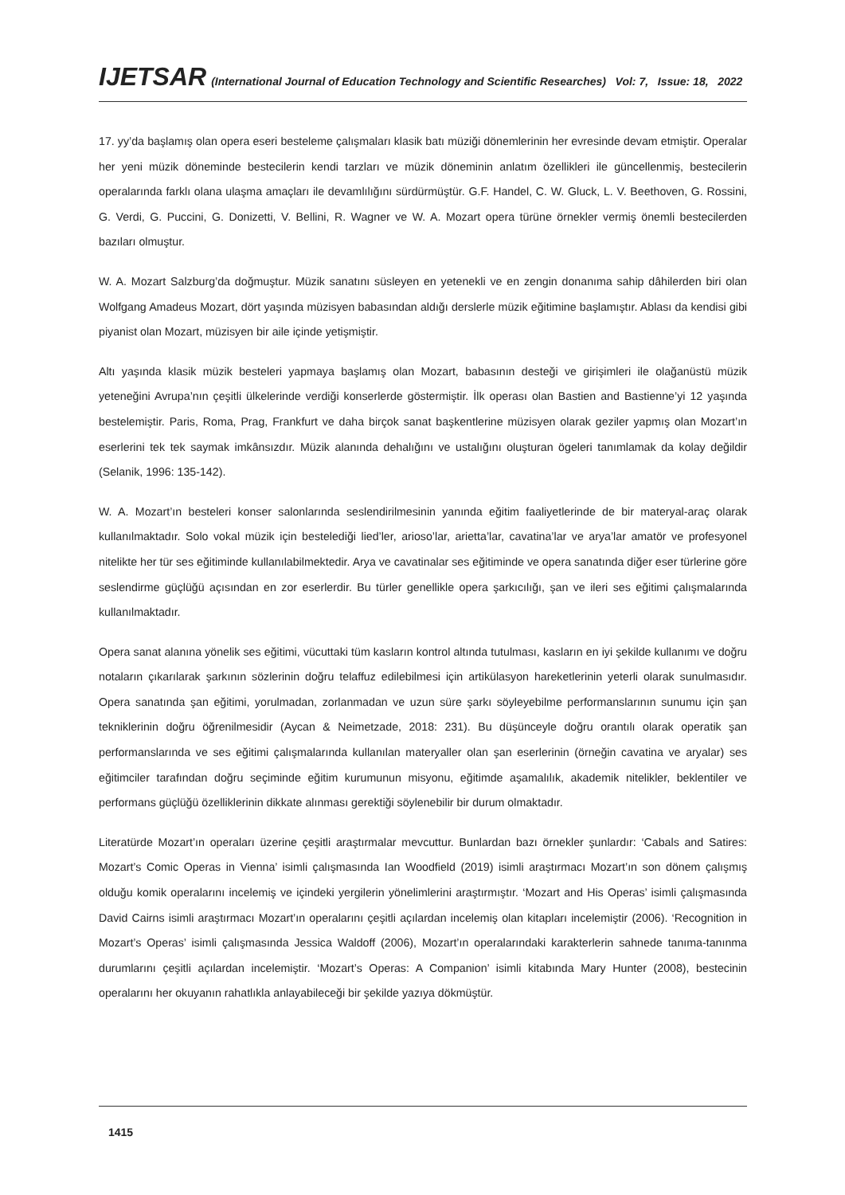IJETSAR (International Journal of Education Technology and Scientific Researches) Vol: 7, Issue: 18, 2022
17. yy’da başlamış olan opera eseri besteleme çalışmaları klasik batı müziği dönemlerinin her evresinde devam etmiştir. Operalar her yeni müzik döneminde bestecilerin kendi tarzları ve müzik döneminin anlatım özellikleri ile güncellenmiş, bestecilerin operalarında farklı olana ulaşma amaçları ile devamlılığını sürdürmüştür. G.F. Handel, C. W. Gluck, L. V. Beethoven, G. Rossini, G. Verdi, G. Puccini, G. Donizetti, V. Bellini, R. Wagner ve W. A. Mozart opera türüne örnekler vermiş önemli bestecilerden bazıları olmuştur.
W. A. Mozart Salzburg’da doğmuştur. Müzik sanatını süsleyen en yetenekli ve en zengin donanıma sahip dâhilerden biri olan Wolfgang Amadeus Mozart, dört yaşında müzisyen babasından aldığı derslerle müzik eğitimine başlamıştır. Ablası da kendisi gibi piyanist olan Mozart, müzisyen bir aile içinde yetişmiştir.
Altı yaşında klasik müzik besteleri yapmaya başlamış olan Mozart, babasının desteği ve girişimleri ile olağanüstü müzik yeteneğini Avrupa’nın çeşitli ülkelerinde verdiği konserlerde göstermiştir. İlk operası olan Bastien and Bastienne’yi 12 yaşında bestelemiştir. Paris, Roma, Prag, Frankfurt ve daha birçok sanat başkentlerine müzisyen olarak geziler yapmış olan Mozart’ın eserlerini tek tek saymak imkânsızdır. Müzik alanında dehalığını ve ustalığını oluşturan ögeleri tanımlamak da kolay değildir (Selanik, 1996: 135-142).
W. A. Mozart’ın besteleri konser salonlarında seslendirilmesinin yanında eğitim faaliyetlerinde de bir materyal-araç olarak kullanılmaktadır. Solo vokal müzik için bestelediği lied’ler, arioso’lar, arietta’lar, cavatina’lar ve arya’lar amatör ve profesyonel nitelikte her tür ses eğitiminde kullanılabilmektedir. Arya ve cavatinalar ses eğitiminde ve opera sanatında diğer eser türlerine göre seslendirme güçlüğü açısından en zor eserlerdir. Bu türler genellikle opera şarkıcılığı, şan ve ileri ses eğitimi çalışmalarında kullanılmaktadır.
Opera sanat alanına yönelik ses eğitimi, vücuttaki tüm kasların kontrol altında tutulması, kasların en iyi şekilde kullanımı ve doğru notaların çıkarılarak şarkının sözlerinin doğru telaffuz edilebilmesi için artikülasyon hareketlerinin yeterli olarak sunulmasıdır. Opera sanatında şan eğitimi, yorulmadan, zorlanmadan ve uzun süre şarkı söyleyebilme performanslarının sunumu için şan tekniklerinin doğru öğrenilmesidir (Aycan & Neimetzade, 2018: 231). Bu düşünceyle doğru orantılı olarak operatik şan performanslarında ve ses eğitimi çalışmalarında kullanılan materyaller olan şan eserlerinin (örneğin cavatina ve aryalar) ses eğitimciler tarafından doğru seçiminde eğitim kurumunun misyonu, eğitimde aşamalılık, akademik nitelikler, beklentiler ve performans güçlüğü özelliklerinin dikkate alınması gerektiği söylenebilir bir durum olmaktadır.
Literatürde Mozart’ın operaları üzerine çeşitli araştırmalar mevcuttur. Bunlardan bazı örnekler şunlardır: ‘Cabals and Satires: Mozart’s Comic Operas in Vienna’ isimli çalışmasında Ian Woodfield (2019) isimli araştırmacı Mozart’ın son dönem çalışmış olduğu komik operalarını incelemiş ve içindeki yergilerin yönelimlerini araştırmıştır. ‘Mozart and His Operas’ isimli çalışmasında David Cairns isimli araştırmacı Mozart’ın operalarını çeşitli açılardan incelemiş olan kitapları incelemiştir (2006). ‘Recognition in Mozart’s Operas’ isimli çalışmasında Jessica Waldoff (2006), Mozart’ın operalarındaki karakterlerin sahnede tanıma-tanınma durumlarını çeşitli açılardan incelemiştir. ‘Mozart’s Operas: A Companion’ isimli kitabında Mary Hunter (2008), bestecinin operalarını her okuyanın rahatlıkla anlayabileceği bir şekilde yazıya dökmüştür.
1415